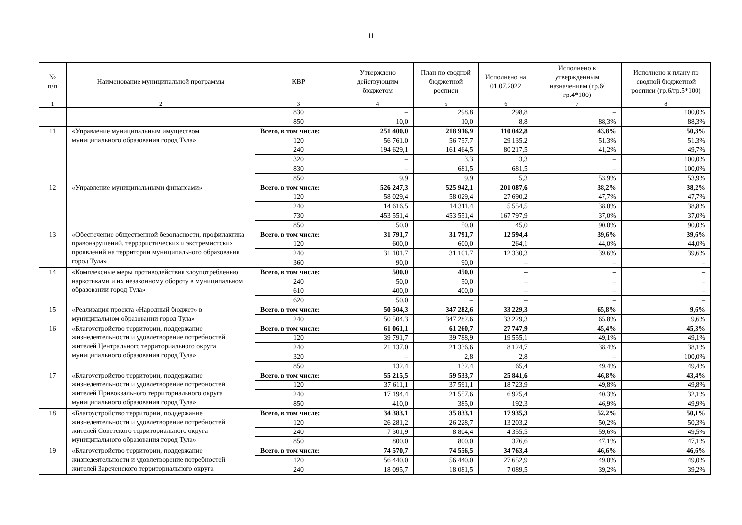11
| № п/п | Наименование муниципальной программы | КВР | Утверждено действующим бюджетом | План по сводной бюджетной росписи | Исполнено на 01.07.2022 | Исполнено к утвержденным назначениям (гр.6/гр.4*100) | Исполнено к плану по сводной бюджетной росписи (гр.6/гр.5*100) |
| --- | --- | --- | --- | --- | --- | --- | --- |
| 1 | 2 | 3 | 4 | 5 | 6 | 7 | 8 |
| | | 830 | – | 298,8 | 298,8 | – | 100,0% |
| | | 850 | 10,0 | 10,0 | 8,8 | 88,3% | 88,3% |
| 11 | «Управление муниципальным имуществом муниципального образования город Тула» | Всего, в том числе: | 251 400,0 | 218 916,9 | 110 042,8 | 43,8% | 50,3% |
| | | 120 | 56 761,0 | 56 757,7 | 29 135,2 | 51,3% | 51,3% |
| | | 240 | 194 629,1 | 161 464,5 | 80 217,5 | 41,2% | 49,7% |
| | | 320 | – | 3,3 | 3,3 | – | 100,0% |
| | | 830 | – | 681,5 | 681,5 | – | 100,0% |
| | | 850 | 9,9 | 9,9 | 5,3 | 53,9% | 53,9% |
| 12 | «Управление муниципальными финансами» | Всего, в том числе: | 526 247,3 | 525 942,1 | 201 087,6 | 38,2% | 38,2% |
| | | 120 | 58 029,4 | 58 029,4 | 27 690,2 | 47,7% | 47,7% |
| | | 240 | 14 616,5 | 14 311,4 | 5 554,5 | 38,0% | 38,8% |
| | | 730 | 453 551,4 | 453 551,4 | 167 797,9 | 37,0% | 37,0% |
| | | 850 | 50,0 | 50,0 | 45,0 | 90,0% | 90,0% |
| 13 | «Обеспечение общественной безопасности, профилактика правонарушений, террористических и экстремистских проявлений на территории муниципального образования город Тула» | Всего, в том числе: | 31 791,7 | 31 791,7 | 12 594,4 | 39,6% | 39,6% |
| | | 120 | 600,0 | 600,0 | 264,1 | 44,0% | 44,0% |
| | | 240 | 31 101,7 | 31 101,7 | 12 330,3 | 39,6% | 39,6% |
| | | 360 | 90,0 | 90,0 | – | – | – |
| 14 | «Комплексные меры противодействия злоупотреблению наркотиками и их незаконному обороту в муниципальном образовании город Тула» | Всего, в том числе: | 500,0 | 450,0 | – | – | – |
| | | 240 | 50,0 | 50,0 | – | – | – |
| | | 610 | 400,0 | 400,0 | – | – | – |
| | | 620 | 50,0 | – | – | – | – |
| 15 | «Реализация проекта «Народный бюджет» в муниципальном образовании город Тула» | Всего, в том числе: | 50 504,3 | 347 282,6 | 33 229,3 | 65,8% | 9,6% |
| | | 240 | 50 504,3 | 347 282,6 | 33 229,3 | 65,8% | 9,6% |
| 16 | «Благоустройство территории, поддержание жизнедеятельности и удовлетворение потребностей жителей Центрального территориального округа муниципального образования город Тула» | Всего, в том числе: | 61 061,1 | 61 260,7 | 27 747,9 | 45,4% | 45,3% |
| | | 120 | 39 791,7 | 39 788,9 | 19 555,1 | 49,1% | 49,1% |
| | | 240 | 21 137,0 | 21 336,6 | 8 124,7 | 38,4% | 38,1% |
| | | 320 | – | 2,8 | 2,8 | – | 100,0% |
| | | 850 | 132,4 | 132,4 | 65,4 | 49,4% | 49,4% |
| 17 | «Благоустройство территории, поддержание жизнедеятельности и удовлетворение потребностей жителей Привокзального территориального округа муниципального образования город Тула» | Всего, в том числе: | 55 215,5 | 59 533,7 | 25 841,6 | 46,8% | 43,4% |
| | | 120 | 37 611,1 | 37 591,1 | 18 723,9 | 49,8% | 49,8% |
| | | 240 | 17 194,4 | 21 557,6 | 6 925,4 | 40,3% | 32,1% |
| | | 850 | 410,0 | 385,0 | 192,3 | 46,9% | 49,9% |
| 18 | «Благоустройство территории, поддержание жизнедеятельности и удовлетворение потребностей жителей Советского территориального округа муниципального образования город Тула» | Всего, в том числе: | 34 383,1 | 35 833,1 | 17 935,3 | 52,2% | 50,1% |
| | | 120 | 26 281,2 | 26 228,7 | 13 203,2 | 50,2% | 50,3% |
| | | 240 | 7 301,9 | 8 804,4 | 4 355,5 | 59,6% | 49,5% |
| | | 850 | 800,0 | 800,0 | 376,6 | 47,1% | 47,1% |
| 19 | «Благоустройство территории, поддержание жизнедеятельности и удовлетворение потребностей жителей Зареченского территориального округа | Всего, в том числе: | 74 570,7 | 74 556,5 | 34 763,4 | 46,6% | 46,6% |
| | | 120 | 56 440,0 | 56 440,0 | 27 652,9 | 49,0% | 49,0% |
| | | 240 | 18 095,7 | 18 081,5 | 7 089,5 | 39,2% | 39,2% |